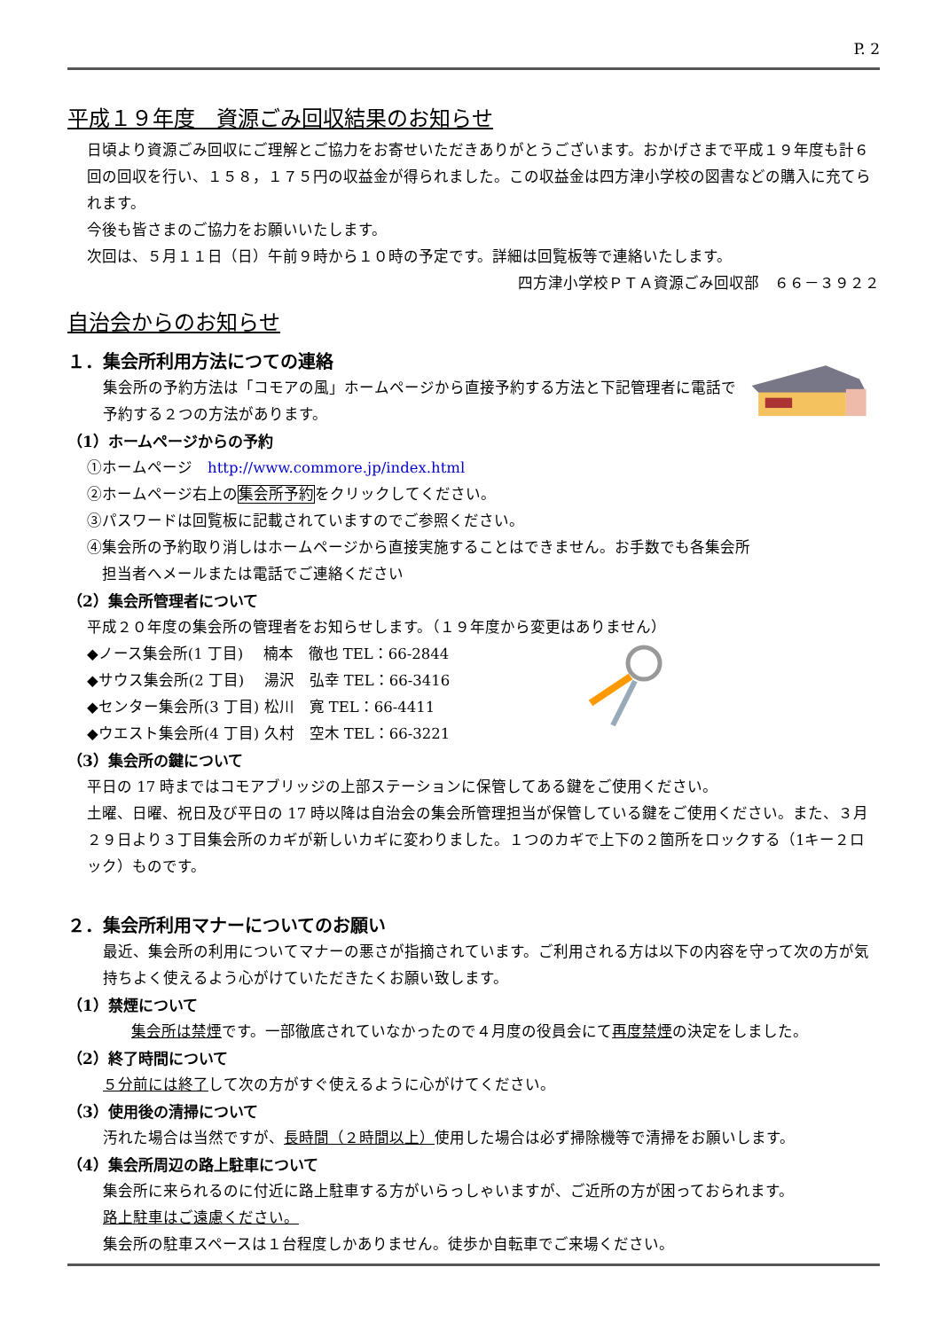P. 2
平成１９年度　資源ごみ回収結果のお知らせ
日頃より資源ごみ回収にご理解とご協力をお寄せいただきありがとうございます。おかげさまで平成１９年度も計６回の回収を行い、１５８，１７５円の収益金が得られました。この収益金は四方津小学校の図書などの購入に充てられます。
今後も皆さまのご協力をお願いいたします。
次回は、５月１１日（日）午前９時から１０時の予定です。詳細は回覧板等で連絡いたします。
四方津小学校ＰＴＡ資源ごみ回収部　６６－３９２２
自治会からのお知らせ
１．集会所利用方法につての連絡
集会所の予約方法は「コモアの風」ホームページから直接予約する方法と下記管理者に電話で予約する２つの方法があります。
（1）ホームページからの予約
①ホームページ　http://www.commore.jp/index.html
②ホームページ右上の集会所予約をクリックしてください。
③パスワードは回覧板に記載されていますのでご参照ください。
④集会所の予約取り消しはホームページから直接実施することはできません。お手数でも各集会所
　担当者へメールまたは電話でご連絡ください
（2）集会所管理者について
平成２０年度の集会所の管理者をお知らせします。（１９年度から変更はありません）
◆ノース集会所(1 丁目)　 楠本　徹也 TEL：66-2844
◆サウス集会所(2 丁目)　 湯沢　弘幸 TEL：66-3416
◆センター集会所(3 丁目) 松川　寛 TEL：66-4411
◆ウエスト集会所(4 丁目) 久村　空木 TEL：66-3221
（3）集会所の鍵について
平日の 17 時まではコモアブリッジの上部ステーションに保管してある鍵をご使用ください。
土曜、日曜、祝日及び平日の 17 時以降は自治会の集会所管理担当が保管している鍵をご使用ください。また、３月２９日より３丁目集会所のカギが新しいカギに変わりました。１つのカギで上下の２箇所をロックする（1キー２ロック）ものです。
２．集会所利用マナーについてのお願い
最近、集会所の利用についてマナーの悪さが指摘されています。ご利用される方は以下の内容を守って次の方が気持ちよく使えるよう心がけていただきたくお願い致します。
（1）禁煙について
集会所は禁煙です。一部徹底されていなかったので４月度の役員会にて再度禁煙の決定をしました。
（2）終了時間について
５分前には終了して次の方がすぐ使えるように心がけてください。
（3）使用後の清掃について
汚れた場合は当然ですが、長時間（２時間以上）使用した場合は必ず掃除機等で清掃をお願いします。
（4）集会所周辺の路上駐車について
集会所に来られるのに付近に路上駐車する方がいらっしゃいますが、ご近所の方が困っておられます。
路上駐車はご遠慮ください。
集会所の駐車スペースは１台程度しかありません。徒歩か自転車でご来場ください。